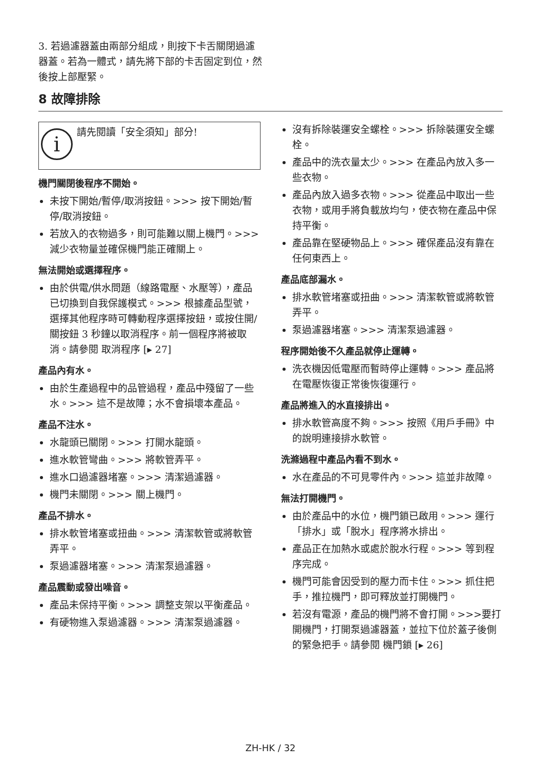3. 若過濾器蓋由兩部分組成，則按下卡舌關閉過濾器蓋。若為一體式，請先將下部的卡舌固定到位，然後按上部壓緊。
8 故障排除
i
請先閱讀「安全須知」部分!
機門關閉後程序不開始。
未按下開始/暫停/取消按鈕。>>> 按下開始/暫停/取消按鈕。
若放入的衣物過多，則可能難以關上機門。>>> 減少衣物量並確保機門能正確關上。
無法開始或選擇程序。
由於供電/供水問題（線路電壓、水壓等），產品已切換到自我保護模式。>>> 根據產品型號，選擇其他程序時可轉動程序選擇按鈕，或按住開/關按鈕 3 秒鐘以取消程序。前一個程序將被取消。請參閱 取消程序 [▸ 27]
產品內有水。
由於生產過程中的品管過程，產品中殘留了一些水。>>> 這不是故障；水不會損壞本產品。
產品不注水。
水龍頭已關閉。>>> 打開水龍頭。
進水軟管彎曲。>>> 將軟管弄平。
進水口過濾器堵塞。>>> 清潔過濾器。
機門未關閉。>>> 關上機門。
產品不排水。
排水軟管堵塞或扭曲。>>> 清潔軟管或將軟管弄平。
泵過濾器堵塞。>>> 清潔泵過濾器。
產品震動或發出噪音。
產品未保持平衡。>>> 調整支架以平衡產品。
有硬物進入泵過濾器。>>> 清潔泵過濾器。
沒有拆除裝運安全螺栓。>>> 拆除裝運安全螺栓。
產品中的洗衣量太少。>>> 在產品內放入多一些衣物。
產品內放入過多衣物。>>> 從產品中取出一些衣物，或用手將負載放均勻，使衣物在產品中保持平衡。
產品靠在堅硬物品上。>>> 確保產品沒有靠在任何東西上。
產品底部漏水。
排水軟管堵塞或扭曲。>>> 清潔軟管或將軟管弄平。
泵過濾器堵塞。>>> 清潔泵過濾器。
程序開始後不久產品就停止運轉。
洗衣機因低電壓而暫時停止運轉。>>> 產品將在電壓恢復正常後恢復運行。
產品將進入的水直接排出。
排水軟管高度不夠。>>> 按照《用戶手冊》中的說明連接排水軟管。
洗滌過程中產品內看不到水。
水在產品的不可見零件內。>>> 這並非故障。
無法打開機門。
由於產品中的水位，機門鎖已啟用。>>> 運行「排水」或「脫水」程序將水排出。
產品正在加熱水或處於脫水行程。>>> 等到程序完成。
機門可能會因受到的壓力而卡住。>>> 抓住把手，推拉機門，即可釋放並打開機門。
若沒有電源，產品的機門將不會打開。>>>要打開機門，打開泵過濾器蓋，並拉下位於蓋子後側的緊急把手。請參閱 機門鎖 [▸ 26]
ZH-HK / 32